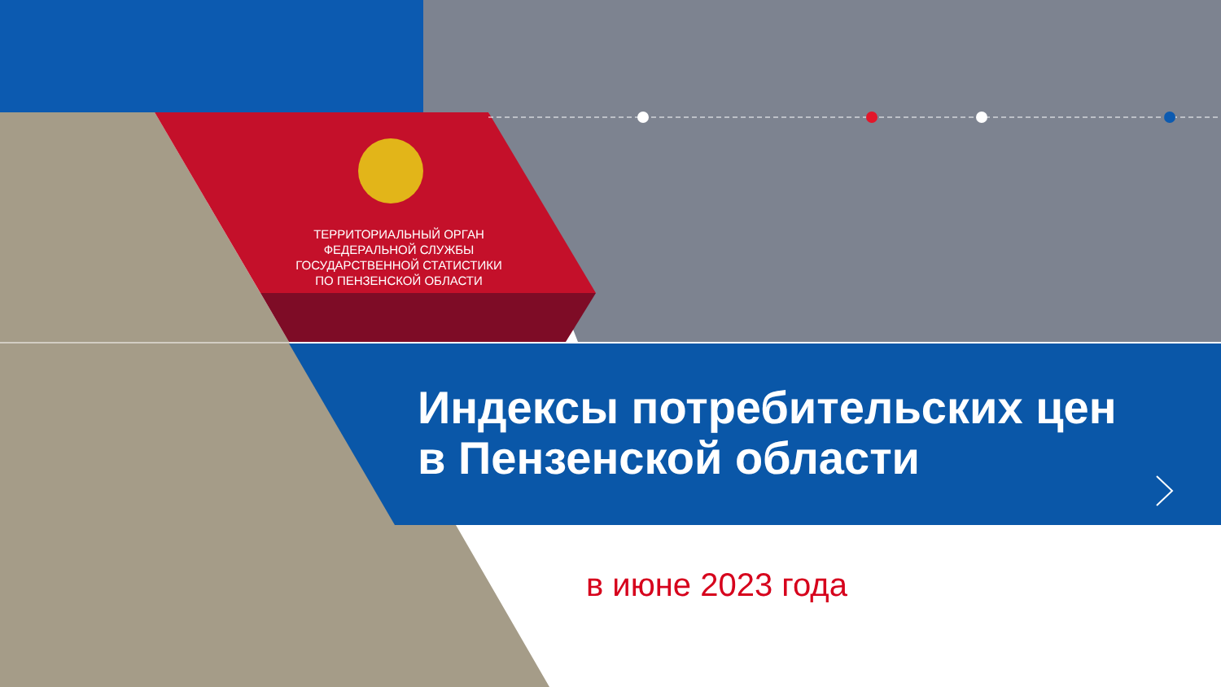ТЕРРИТОРИАЛЬНЫЙ ОРГАН
ФЕДЕРАЛЬНОЙ СЛУЖБЫ
ГОСУДАРСТВЕННОЙ СТАТИСТИКИ
ПО ПЕНЗЕНСКОЙ ОБЛАСТИ
Индексы потребительских цен
в Пензенской области
в июне 2023 года